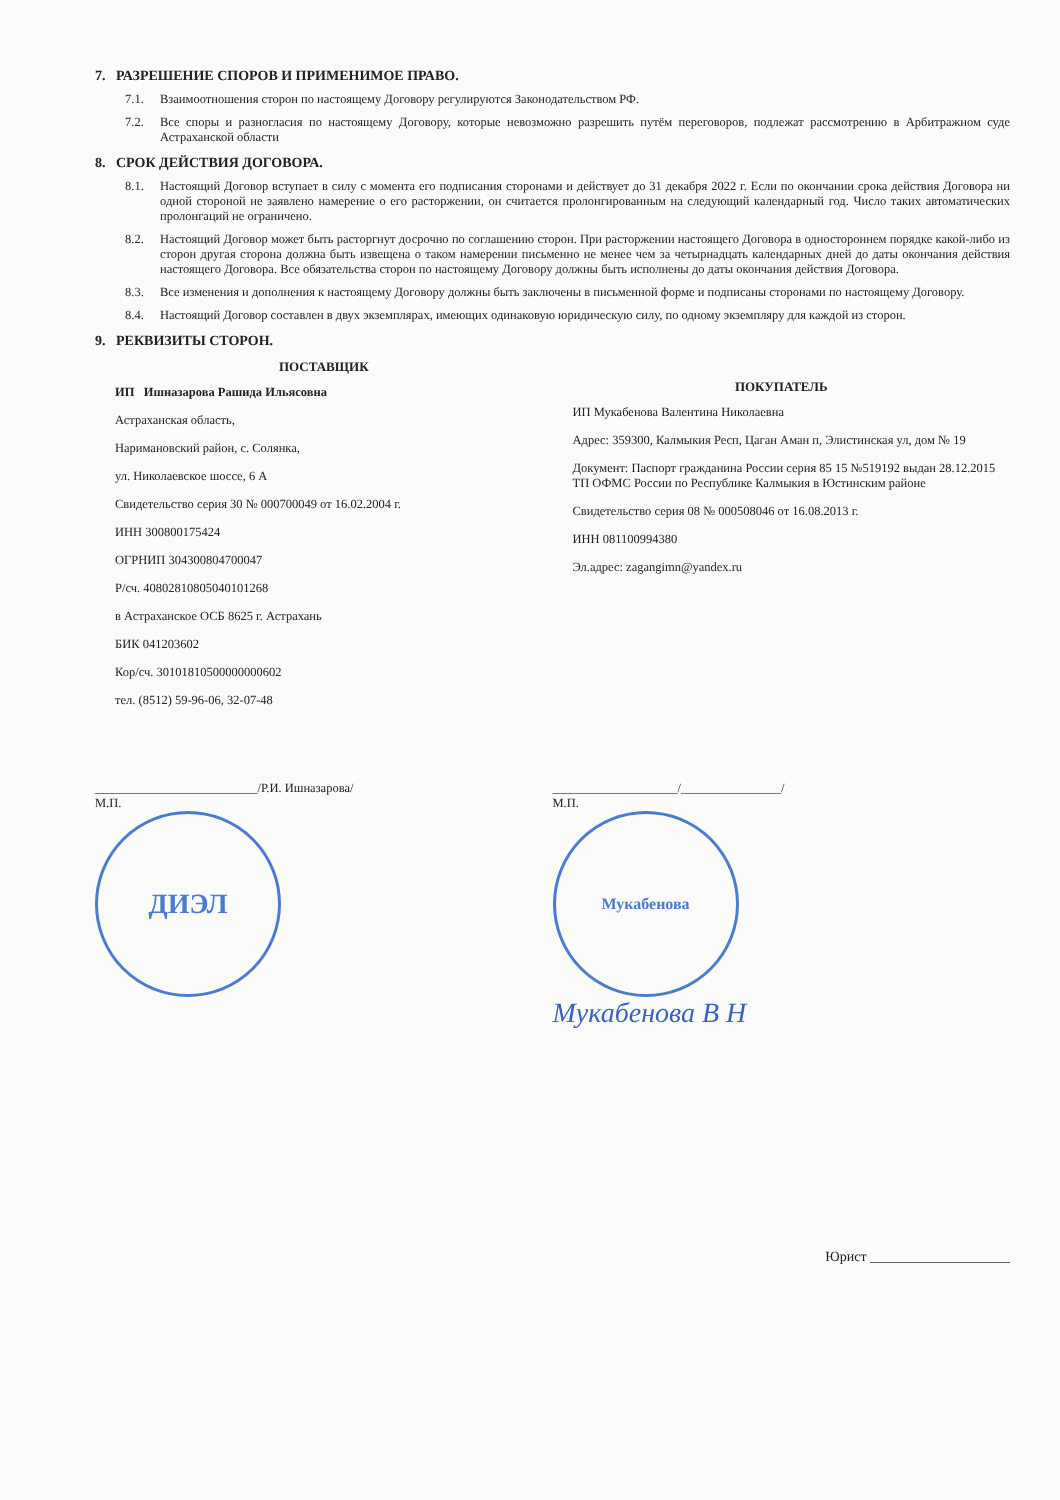7. РАЗРЕШЕНИЕ СПОРОВ И ПРИМЕНИМОЕ ПРАВО.
7.1. Взаимоотношения сторон по настоящему Договору регулируются Законодательством РФ.
7.2. Все споры и разногласия по настоящему Договору, которые невозможно разрешить путём переговоров, подлежат рассмотрению в Арбитражном суде Астраханской области
8. СРОК ДЕЙСТВИЯ ДОГОВОРА.
8.1. Настоящий Договор вступает в силу с момента его подписания сторонами и действует до 31 декабря 2022 г. Если по окончании срока действия Договора ни одной стороной не заявлено намерение о его расторжении, он считается пролонгированным на следующий календарный год. Число таких автоматических пролонгаций не ограничено.
8.2. Настоящий Договор может быть расторгнут досрочно по соглашению сторон. При расторжении настоящего Договора в одностороннем порядке какой-либо из сторон другая сторона должна быть извещена о таком намерении письменно не менее чем за четырнадцать календарных дней до даты окончания действия настоящего Договора. Все обязательства сторон по настоящему Договору должны быть исполнены до даты окончания действия Договора.
8.3. Все изменения и дополнения к настоящему Договору должны быть заключены в письменной форме и подписаны сторонами по настоящему Договору.
8.4. Настоящий Договор составлен в двух экземплярах, имеющих одинаковую юридическую силу, по одному экземпляру для каждой из сторон.
9. РЕКВИЗИТЫ СТОРОН.
ПОСТАВЩИК
ИП Ишназарова Рашида Ильясовна
Астраханская область,
Наримановский район, с. Солянка,
ул. Николаевское шоссе, 6 А
Свидетельство серия 30 № 000700049 от 16.02.2004 г.
ИНН 300800175424
ОГРНИП 304300804700047
Р/сч. 40802810805040101268
в Астраханское ОСБ 8625 г. Астрахань
БИК 041203602
Кор/сч. 30101810500000000602
тел. (8512) 59-96-06, 32-07-48
ПОКУПАТЕЛЬ
ИП Мукабенова Валентина Николаевна
Адрес: 359300, Калмыкия Респ, Цаган Аман п, Элистинская ул, дом № 19
Документ: Паспорт гражданина России серия 85 15 №519192 выдан 28.12.2015 ТП ОФМС России по Республике Калмыкия в Юстинским районе
Свидетельство серия 08 № 000508046 от 16.08.2013 г.
ИНН 081100994380
Эл.адрес: zagangimn@yandex.ru
__________________________/Р.И. Ишназарова/
М.П.
ДИЭЛ
____________________/________________/
М.П.
Мукабенова
Мукабенова В Н
Юрист ____________________